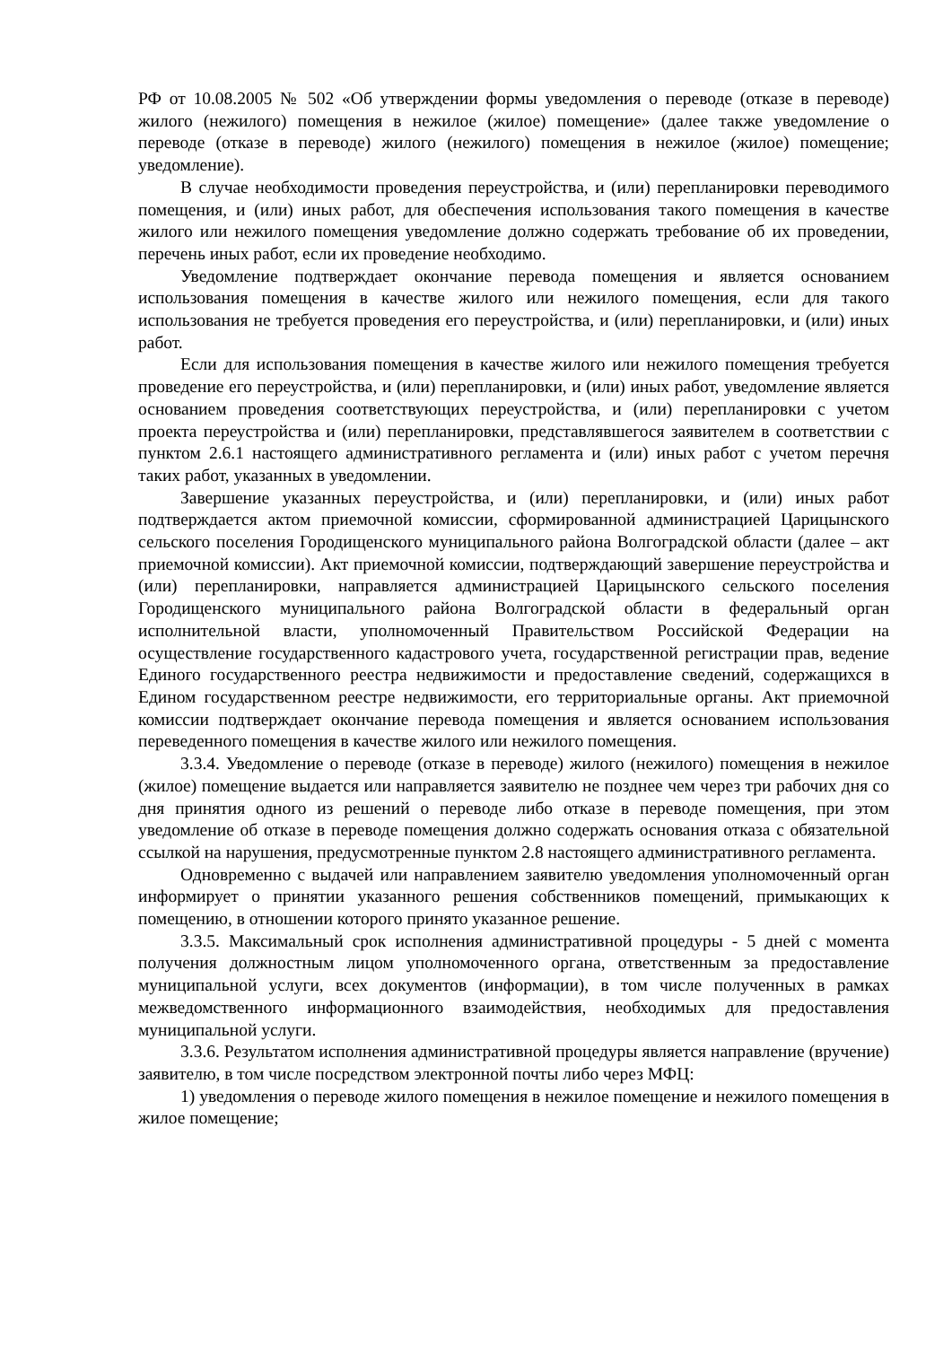РФ от 10.08.2005 № 502 «Об утверждении формы уведомления о переводе (отказе в переводе) жилого (нежилого) помещения в нежилое (жилое) помещение» (далее также уведомление о переводе (отказе в переводе) жилого (нежилого) помещения в нежилое (жилое) помещение; уведомление).
В случае необходимости проведения переустройства, и (или) перепланировки переводимого помещения, и (или) иных работ, для обеспечения использования такого помещения в качестве жилого или нежилого помещения уведомление должно содержать требование об их проведении, перечень иных работ, если их проведение необходимо.
Уведомление подтверждает окончание перевода помещения и является основанием использования помещения в качестве жилого или нежилого помещения, если для такого использования не требуется проведения его переустройства, и (или) перепланировки, и (или) иных работ.
Если для использования помещения в качестве жилого или нежилого помещения требуется проведение его переустройства, и (или) перепланировки, и (или) иных работ, уведомление является основанием проведения соответствующих переустройства, и (или) перепланировки с учетом проекта переустройства и (или) перепланировки, представлявшегося заявителем в соответствии с пунктом 2.6.1 настоящего административного регламента и (или) иных работ с учетом перечня таких работ, указанных в уведомлении.
Завершение указанных переустройства, и (или) перепланировки, и (или) иных работ подтверждается актом приемочной комиссии, сформированной администрацией Царицынского сельского поселения Городищенского муниципального района Волгоградской области (далее – акт приемочной комиссии). Акт приемочной комиссии, подтверждающий завершение переустройства и (или) перепланировки, направляется администрацией Царицынского сельского поселения Городищенского муниципального района Волгоградской области в федеральный орган исполнительной власти, уполномоченный Правительством Российской Федерации на осуществление государственного кадастрового учета, государственной регистрации прав, ведение Единого государственного реестра недвижимости и предоставление сведений, содержащихся в Едином государственном реестре недвижимости, его территориальные органы. Акт приемочной комиссии подтверждает окончание перевода помещения и является основанием использования переведенного помещения в качестве жилого или нежилого помещения.
3.3.4. Уведомление о переводе (отказе в переводе) жилого (нежилого) помещения в нежилое (жилое) помещение выдается или направляется заявителю не позднее чем через три рабочих дня со дня принятия одного из решений о переводе либо отказе в переводе помещения, при этом уведомление об отказе в переводе помещения должно содержать основания отказа с обязательной ссылкой на нарушения, предусмотренные пунктом 2.8 настоящего административного регламента.
Одновременно с выдачей или направлением заявителю уведомления уполномоченный орган информирует о принятии указанного решения собственников помещений, примыкающих к помещению, в отношении которого принято указанное решение.
3.3.5. Максимальный срок исполнения административной процедуры - 5 дней с момента получения должностным лицом уполномоченного органа, ответственным за предоставление муниципальной услуги, всех документов (информации), в том числе полученных в рамках межведомственного информационного взаимодействия, необходимых для предоставления муниципальной услуги.
3.3.6. Результатом исполнения административной процедуры является направление (вручение) заявителю, в том числе посредством электронной почты либо через МФЦ:
1) уведомления о переводе жилого помещения в нежилое помещение и нежилого помещения в жилое помещение;